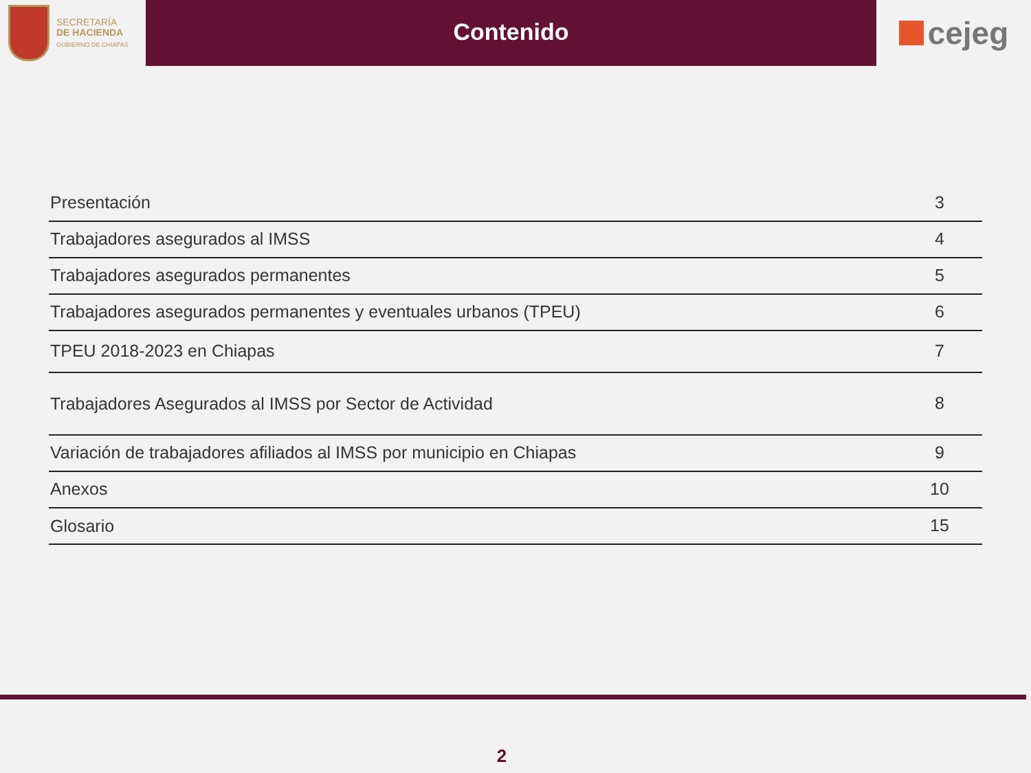SECRETARÍA
DE HACIENDA
GOBIERNO DE CHIAPAS
Contenido
cejeg
| Presentación | 3 |
| Trabajadores asegurados al IMSS | 4 |
| Trabajadores asegurados permanentes | 5 |
| Trabajadores asegurados permanentes y eventuales urbanos (TPEU) | 6 |
| TPEU 2018-2023 en Chiapas | 7 |
| Trabajadores Asegurados al IMSS por Sector de Actividad | 8 |
| Variación de trabajadores afiliados al IMSS por municipio en Chiapas | 9 |
| Anexos | 10 |
| Glosario | 15 |
2